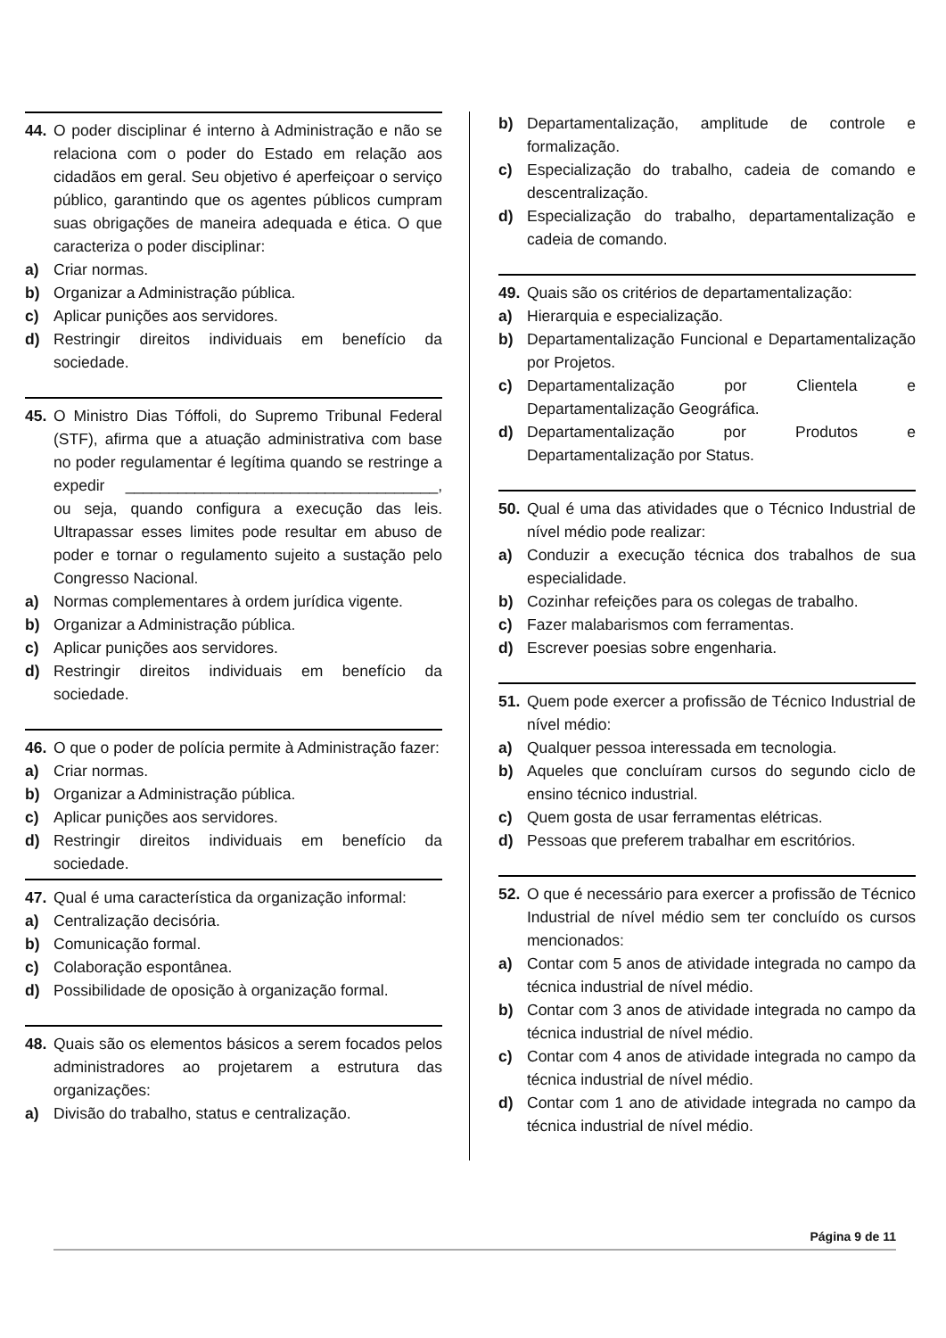44. O poder disciplinar é interno à Administração e não se relaciona com o poder do Estado em relação aos cidadãos em geral. Seu objetivo é aperfeiçoar o serviço público, garantindo que os agentes públicos cumpram suas obrigações de maneira adequada e ética. O que caracteriza o poder disciplinar:
a) Criar normas.
b) Organizar a Administração pública.
c) Aplicar punições aos servidores.
d) Restringir direitos individuais em benefício da sociedade.
45. O Ministro Dias Tóffoli, do Supremo Tribunal Federal (STF), afirma que a atuação administrativa com base no poder regulamentar é legítima quando se restringe a expedir ____________________________________, ou seja, quando configura a execução das leis. Ultrapassar esses limites pode resultar em abuso de poder e tornar o regulamento sujeito a sustação pelo Congresso Nacional.
a) Normas complementares à ordem jurídica vigente.
b) Organizar a Administração pública.
c) Aplicar punições aos servidores.
d) Restringir direitos individuais em benefício da sociedade.
46. O que o poder de polícia permite à Administração fazer:
a) Criar normas.
b) Organizar a Administração pública.
c) Aplicar punições aos servidores.
d) Restringir direitos individuais em benefício da sociedade.
47. Qual é uma característica da organização informal:
a) Centralização decisória.
b) Comunicação formal.
c) Colaboração espontânea.
d) Possibilidade de oposição à organização formal.
48. Quais são os elementos básicos a serem focados pelos administradores ao projetarem a estrutura das organizações:
a) Divisão do trabalho, status e centralização.
b) Departamentalização, amplitude de controle e formalização.
c) Especialização do trabalho, cadeia de comando e descentralização.
d) Especialização do trabalho, departamentalização e cadeia de comando.
49. Quais são os critérios de departamentalização:
a) Hierarquia e especialização.
b) Departamentalização Funcional e Departamentalização por Projetos.
c) Departamentalização por Clientela e Departamentalização Geográfica.
d) Departamentalização por Produtos e Departamentalização por Status.
50. Qual é uma das atividades que o Técnico Industrial de nível médio pode realizar:
a) Conduzir a execução técnica dos trabalhos de sua especialidade.
b) Cozinhar refeições para os colegas de trabalho.
c) Fazer malabarismos com ferramentas.
d) Escrever poesias sobre engenharia.
51. Quem pode exercer a profissão de Técnico Industrial de nível médio:
a) Qualquer pessoa interessada em tecnologia.
b) Aqueles que concluíram cursos do segundo ciclo de ensino técnico industrial.
c) Quem gosta de usar ferramentas elétricas.
d) Pessoas que preferem trabalhar em escritórios.
52. O que é necessário para exercer a profissão de Técnico Industrial de nível médio sem ter concluído os cursos mencionados:
a) Contar com 5 anos de atividade integrada no campo da técnica industrial de nível médio.
b) Contar com 3 anos de atividade integrada no campo da técnica industrial de nível médio.
c) Contar com 4 anos de atividade integrada no campo da técnica industrial de nível médio.
d) Contar com 1 ano de atividade integrada no campo da técnica industrial de nível médio.
Página 9 de 11